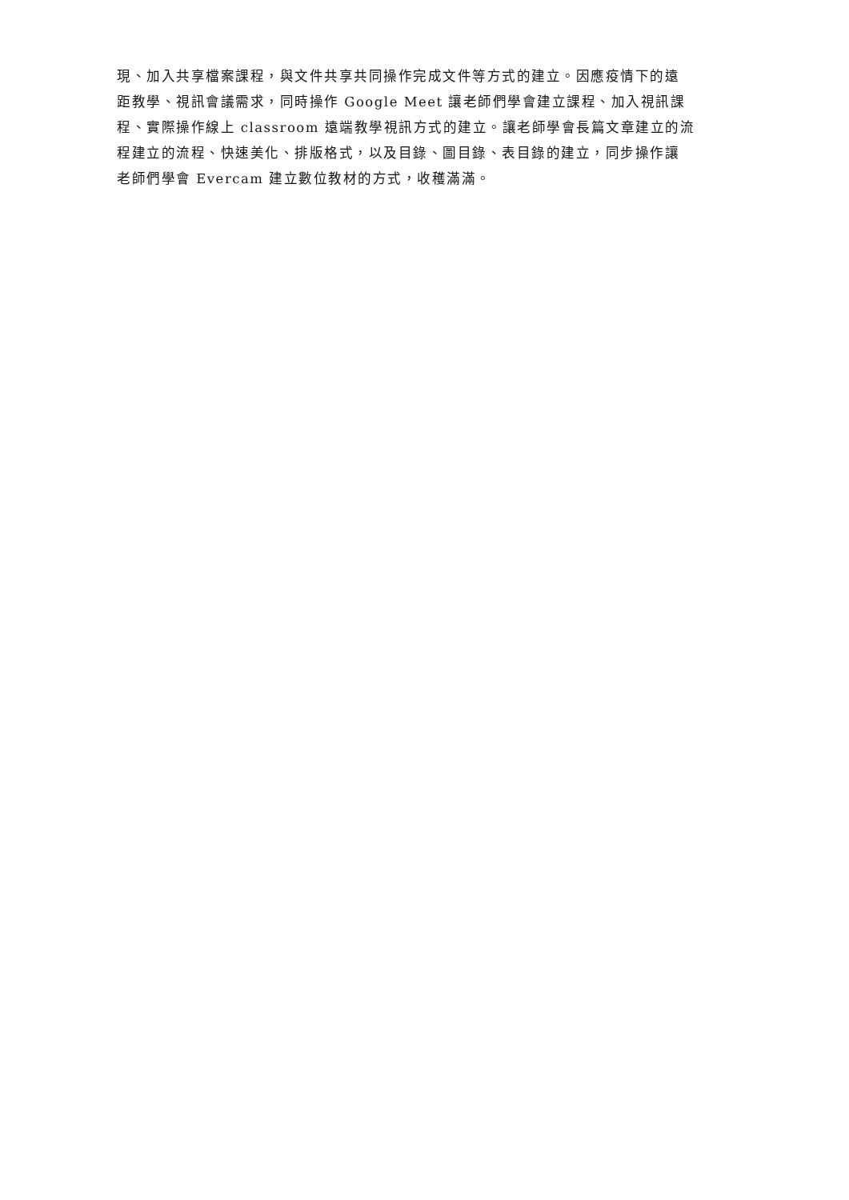現、加入共享檔案課程，與文件共享共同操作完成文件等方式的建立。因應疫情下的遠
距教學、視訊會議需求，同時操作 Google Meet 讓老師們學會建立課程、加入視訊課
程、實際操作線上 classroom 遠端教學視訊方式的建立。讓老師學會長篇文章建立的流
程建立的流程、快速美化、排版格式，以及目錄、圖目錄、表目錄的建立，同步操作讓
老師們學會 Evercam 建立數位教材的方式，收穫滿滿。